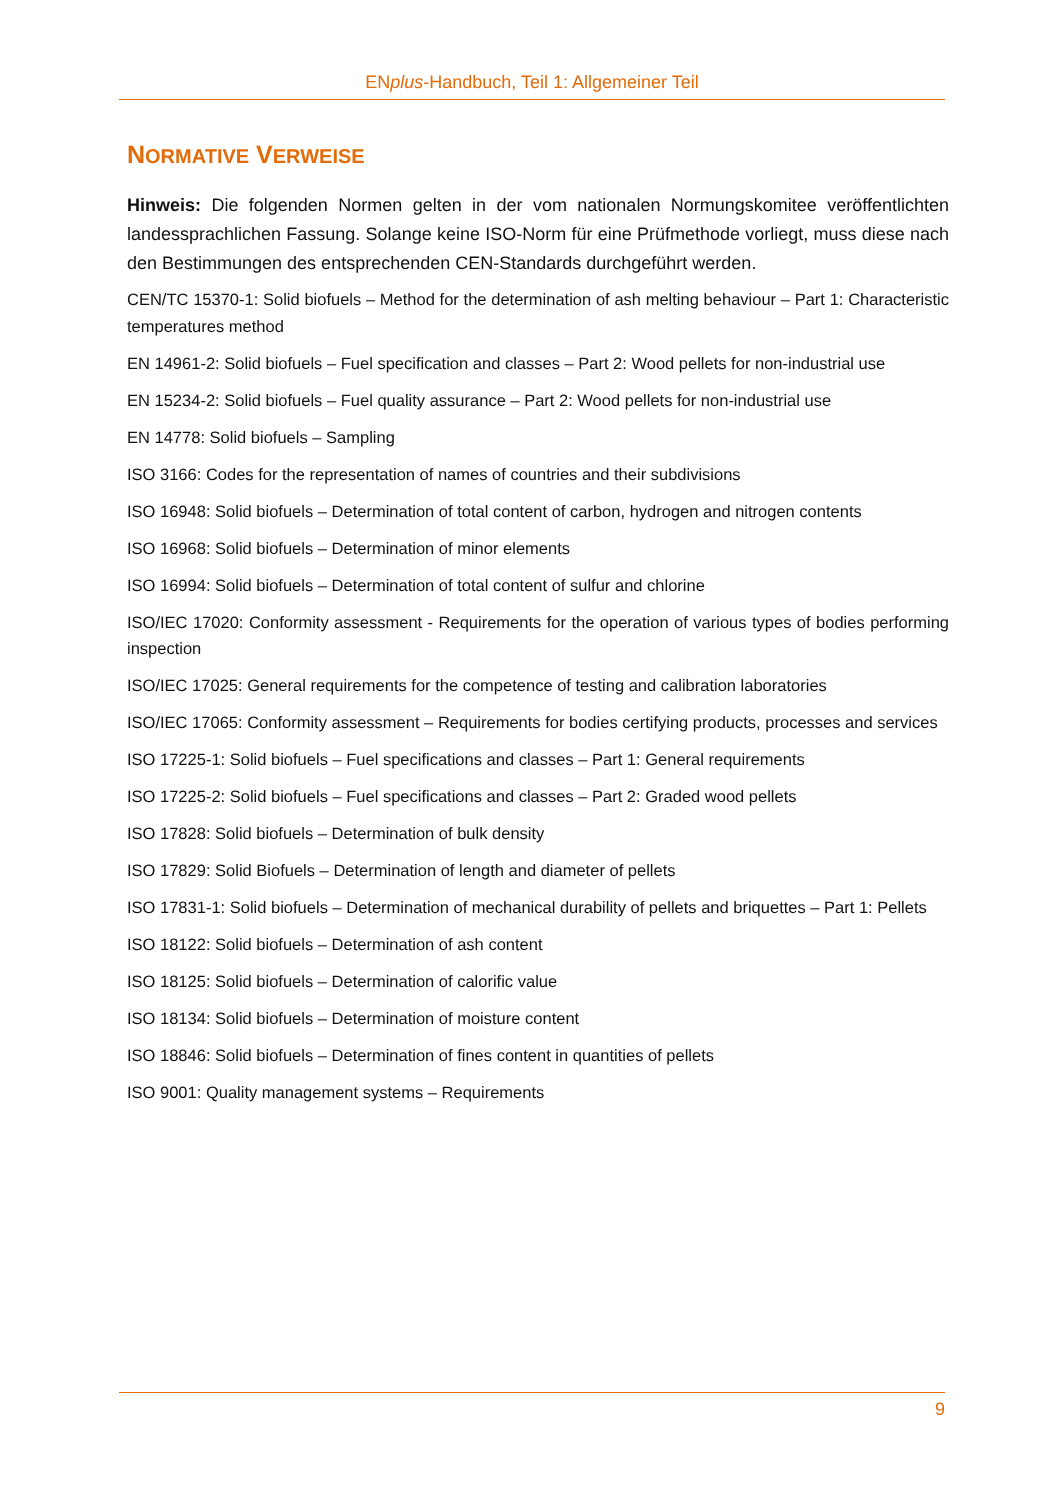ENplus-Handbuch, Teil 1: Allgemeiner Teil
NORMATIVE VERWEISE
Hinweis: Die folgenden Normen gelten in der vom nationalen Normungskomitee veröffent­lichten landessprachlichen Fassung. Solange keine ISO-Norm für eine Prüfmethode vorliegt, muss diese nach den Bestimmungen des entsprechenden CEN-Standards durchgeführt wer­den.
CEN/TC 15370-1: Solid biofuels – Method for the determination of ash melting behaviour – Part 1: Characteristic temperatures method
EN 14961-2: Solid biofuels – Fuel specification and classes – Part 2: Wood pellets for non-industrial use
EN 15234-2: Solid biofuels – Fuel quality assurance – Part 2: Wood pellets for non-industrial use
EN 14778: Solid biofuels – Sampling
ISO 3166: Codes for the representation of names of countries and their subdivisions
ISO 16948: Solid biofuels – Determination of total content of carbon, hydrogen and nitrogen contents
ISO 16968: Solid biofuels – Determination of minor elements
ISO 16994: Solid biofuels – Determination of total content of sulfur and chlorine
ISO/IEC 17020: Conformity assessment - Requirements for the operation of various types of bodies performing inspection
ISO/IEC 17025: General requirements for the competence of testing and calibration laboratories
ISO/IEC 17065: Conformity assessment – Requirements for bodies certifying products, processes and services
ISO 17225-1: Solid biofuels – Fuel specifications and classes – Part 1: General requirements
ISO 17225-2: Solid biofuels – Fuel specifications and classes – Part 2: Graded wood pellets
ISO 17828: Solid biofuels – Determination of bulk density
ISO 17829: Solid Biofuels – Determination of length and diameter of pellets
ISO 17831-1: Solid biofuels – Determination of mechanical durability of pellets and briquettes – Part 1: Pellets
ISO 18122: Solid biofuels – Determination of ash content
ISO 18125: Solid biofuels – Determination of calorific value
ISO 18134: Solid biofuels – Determination of moisture content
ISO 18846: Solid biofuels – Determination of fines content in quantities of pellets
ISO 9001: Quality management systems – Requirements
9